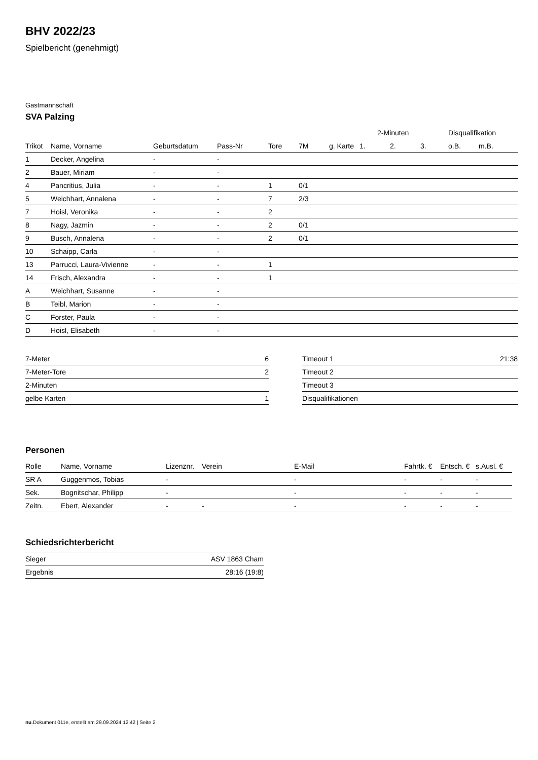BHV 2022/23
Spielbericht (genehmigt)
Gastmannschaft
SVA Palzing
| | | | | | | | 2-Minuten | | | Disqualifikation | |
| --- | --- | --- | --- | --- | --- | --- | --- | --- | --- | --- | --- |
| Trikot | Name, Vorname | Geburtsdatum | Pass-Nr | Tore | 7M | g. Karte | 1. | 2. | 3. | o.B. | m.B. |
| 1 | Decker, Angelina | - | - | | | | | | | | |
| 2 | Bauer, Miriam | - | - | | | | | | | | |
| 4 | Pancritius, Julia | - | - | 1 | 0/1 | | | | | | |
| 5 | Weichhart, Annalena | - | - | 7 | 2/3 | | | | | | |
| 7 | Hoisl, Veronika | - | - | 2 | | | | | | | |
| 8 | Nagy, Jazmin | - | - | 2 | 0/1 | | | | | | |
| 9 | Busch, Annalena | - | - | 2 | 0/1 | | | | | | |
| 10 | Schaipp, Carla | - | - | | | | | | | | |
| 13 | Parrucci, Laura-Vivienne | - | - | 1 | | | | | | | |
| 14 | Frisch, Alexandra | - | - | 1 | | | | | | | |
| A | Weichhart, Susanne | - | - | | | | | | | | |
| B | Teibl, Marion | - | - | | | | | | | | |
| C | Forster, Paula | - | - | | | | | | | | |
| D | Hoisl, Elisabeth | - | - | | | | | | | | |
| 7-Meter | 6 |
| 7-Meter-Tore | 2 |
| 2-Minuten | |
| gelbe Karten | 1 |
| Timeout 1 | 21:38 |
| Timeout 2 | |
| Timeout 3 | |
| Disqualifikationen | |
Personen
| Rolle | Name, Vorname | Lizenznr. | Verein | E-Mail | Fahrtk. € | Entsch. € | s.Ausl. € |
| --- | --- | --- | --- | --- | --- | --- | --- |
| SR A | Guggenmos, Tobias | - | | - | - | - | - |
| Sek. | Bognitschar, Philipp | - | | - | - | - | - |
| Zeitn. | Ebert, Alexander | - | - | - | - | - | - |
Schiedsrichterbericht
| Sieger | ASV 1863 Cham |
| Ergebnis | 28:16 (19:8) |
nu.Dokument 011e, erstellt am 29.09.2024 12:42 | Seite 2